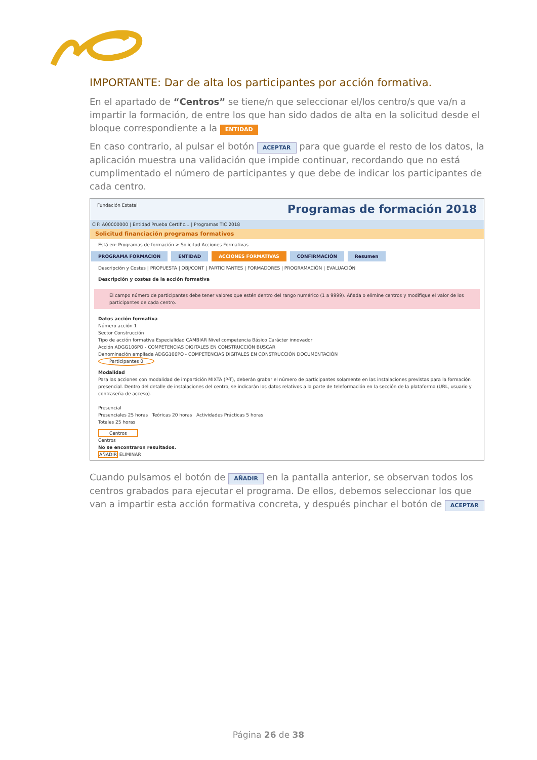IMPORTANTE: Dar de alta los participantes por acción formativa.
En el apartado de “Centros” se tiene/n que seleccionar el/los centro/s que va/n a impartir la formación, de entre los que han sido dados de alta en la solicitud desde el bloque correspondiente a la ENTIDAD
En caso contrario, al pulsar el botón ACEPTAR para que guarde el resto de los datos, la aplicación muestra una validación que impide continuar, recordando que no está cumplimentado el número de participantes y que debe de indicar los participantes de cada centro.
Fundación Estatal Programas de formación 2018
CIF: A00000000 | Entidad Prueba Certific... | Programas TIC 2018
Solicitud financiación programas formativos
Está en: Programas de formación > Solicitud Acciones Formativas
PROGRAMA FORMACION ENTIDAD ACCIONES FORMATIVAS CONFIRMACIÓN Resumen
Descripción y Costes | PROPUESTA | OBJ/CONT | PARTICIPANTES | FORMADORES | PROGRAMACIÓN | EVALUACIÓN
Descripción y costes de la acción formativa
El campo número de participantes debe tener valores que estén dentro del rango numérico (1 a 9999). Añada o elimine centros y modifique el valor de los participantes de cada centro.
Datos acción formativa
Número acción 1
Sector Construcción
Tipo de acción formativa Especialidad CAMBIAR Nivel competencia Básico Carácter innovador
Acción ADGG106PO - COMPETENCIAS DIGITALES EN CONSTRUCCIÓN BUSCAR
Denominación ampliada ADGG106PO - COMPETENCIAS DIGITALES EN CONSTRUCCIÓN DOCUMENTACIÓN
Participantes 0
Modalidad
Para las acciones con modalidad de impartición MIXTA (P-T), deberán grabar el número de participantes solamente en las instalaciones previstas para la formación presencial. Dentro del detalle de instalaciones del centro, se indicarán los datos relativos a la parte de teleformación en la sección de la plataforma (URL, usuario y contraseña de acceso).
Presencial
Presenciales 25 horas Teóricas 20 horas Actividades Prácticas 5 horas
Totales 25 horas
Centros
Centros
No se encontraron resultados.
AÑADIR ELIMINAR
Cuando pulsamos el botón de AÑADIR en la pantalla anterior, se observan todos los centros grabados para ejecutar el programa. De ellos, debemos seleccionar los que van a impartir esta acción formativa concreta, y después pinchar el botón de ACEPTAR
Página 26 de 38